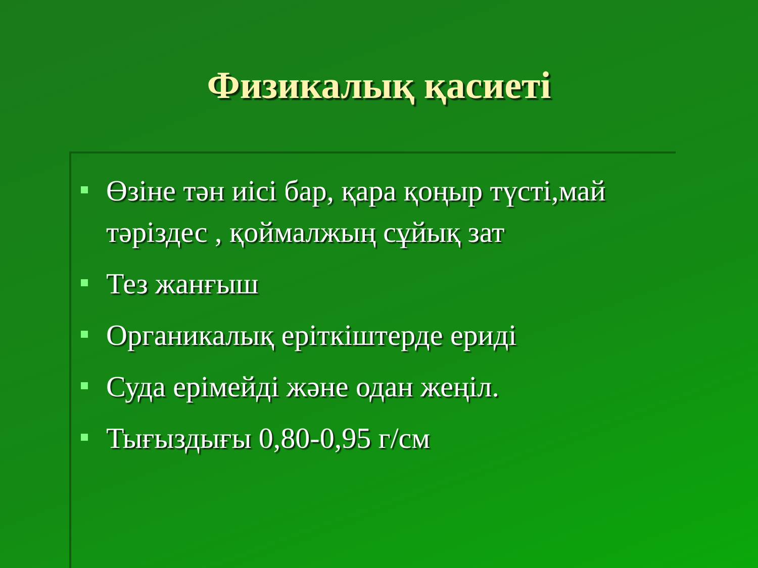Физикалық қасиеті
Өзіне тән иісі бар, қара қоңыр түсті,май тәріздес , қоймалжың сұйық зат
Тез жанғыш
Органикалық еріткіштерде ериді
Суда ерімейді және одан жеңіл.
Тығыздығы 0,80-0,95 г/см